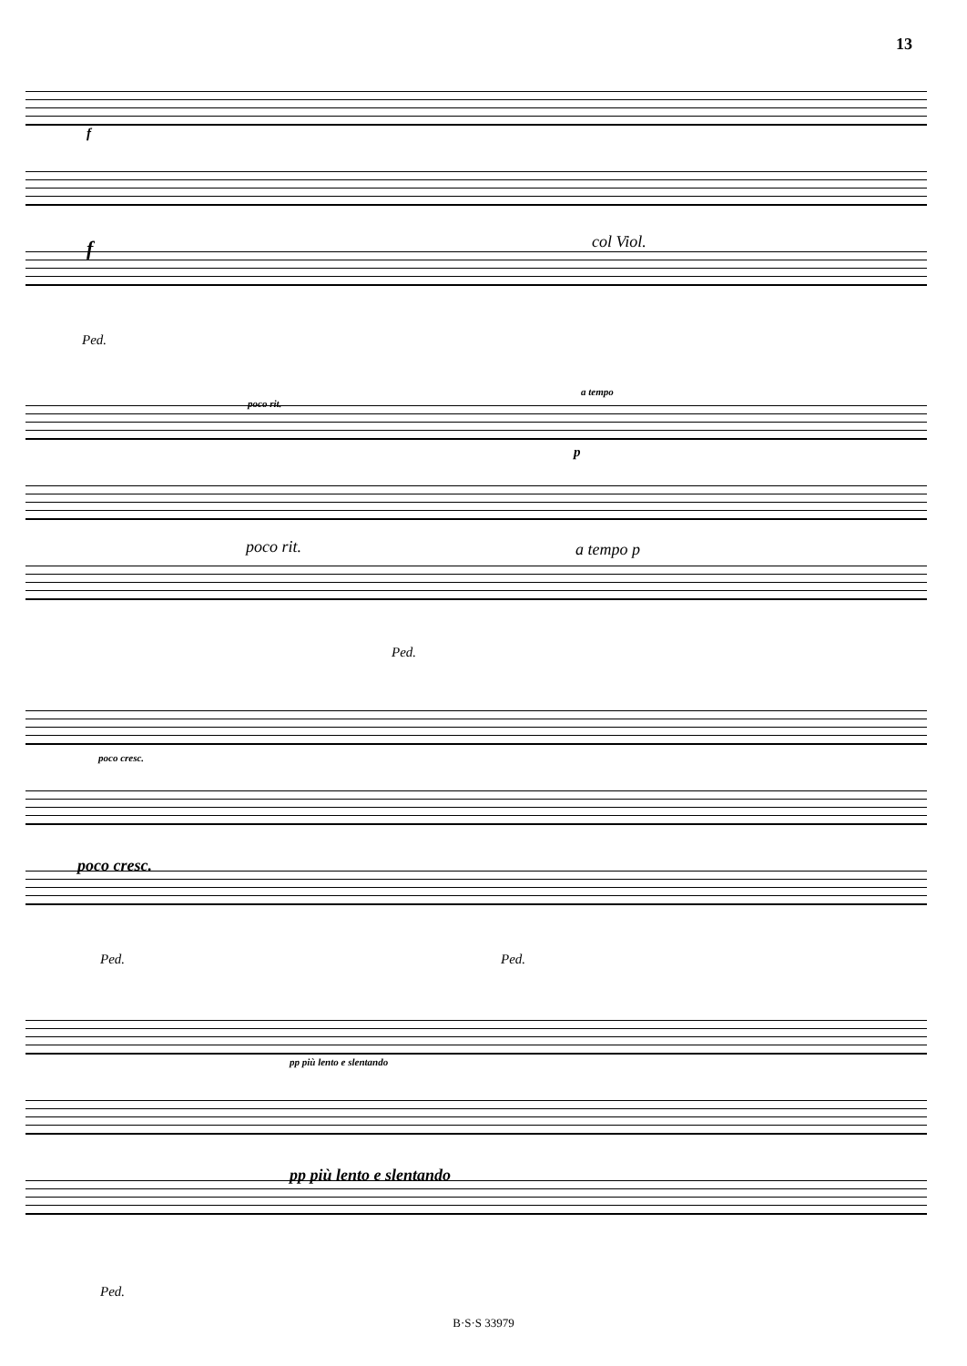13
f
f col Viol.
Ped.
poco rit.
a tempo
p
poco rit. a tempo p
Ped.
poco cresc.
poco cresc.
Ped. Ped.
pp più lento e slentando
pp più lento e slentando
Ped.
B·S·S 33979